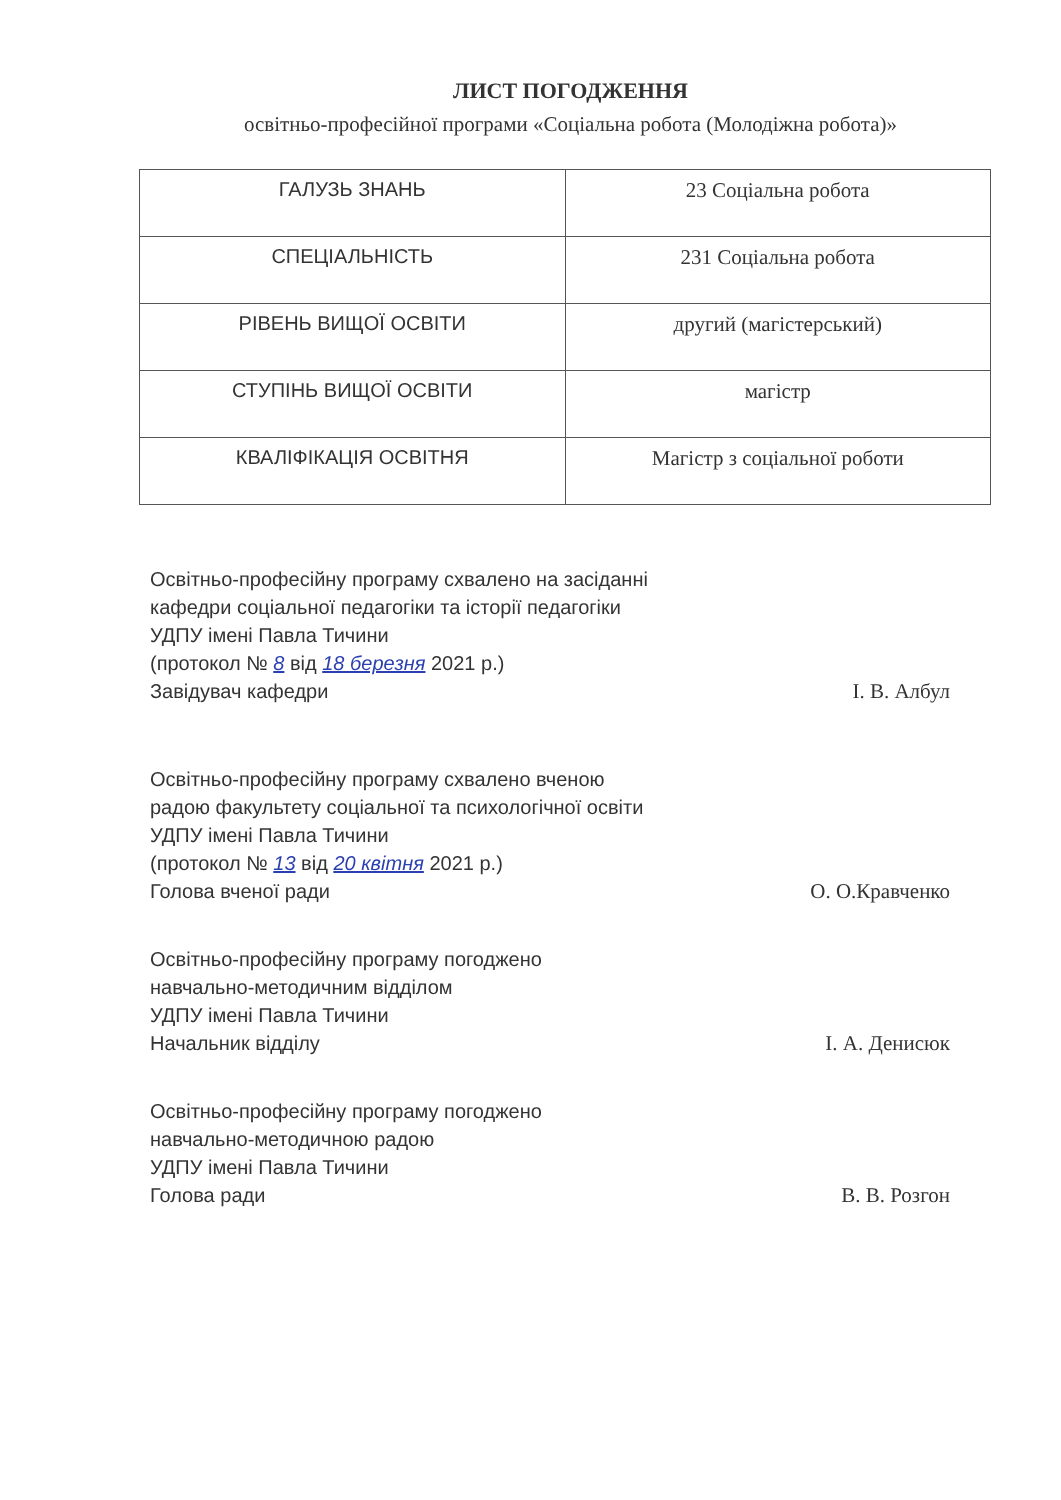ЛИСТ ПОГОДЖЕННЯ
освітньо-професійної програми «Соціальна робота (Молодіжна робота)»
| ГАЛУЗЬ ЗНАНЬ | 23 Соціальна робота |
| СПЕЦІАЛЬНІСТЬ | 231 Соціальна робота |
| РІВЕНЬ ВИЩОЇ ОСВІТИ | другий (магістерський) |
| СТУПІНЬ ВИЩОЇ ОСВІТИ | магістр |
| КВАЛІФІКАЦІЯ ОСВІТНЯ | Магістр з соціальної роботи |
Освітньо-професійну програму схвалено на засіданні
кафедри соціальної педагогіки та історії педагогіки
УДПУ імені Павла Тичини
(протокол № 8 від 18 березня 2021 р.)
Завідувач кафедри І. В. Албул
Освітньо-професійну програму схвалено вченою
радою факультету соціальної та психологічної освіти
УДПУ імені Павла Тичини
(протокол № 13 від 20 квітня 2021 р.)
Голова вченої ради О. О.Кравченко
Освітньо-професійну програму погоджено
навчально-методичним відділом
УДПУ імені Павла Тичини
Начальник відділу І. А. Денисюк
Освітньо-професійну програму погоджено
навчально-методичною радою
УДПУ імені Павла Тичини
Голова ради В. В. Розгон